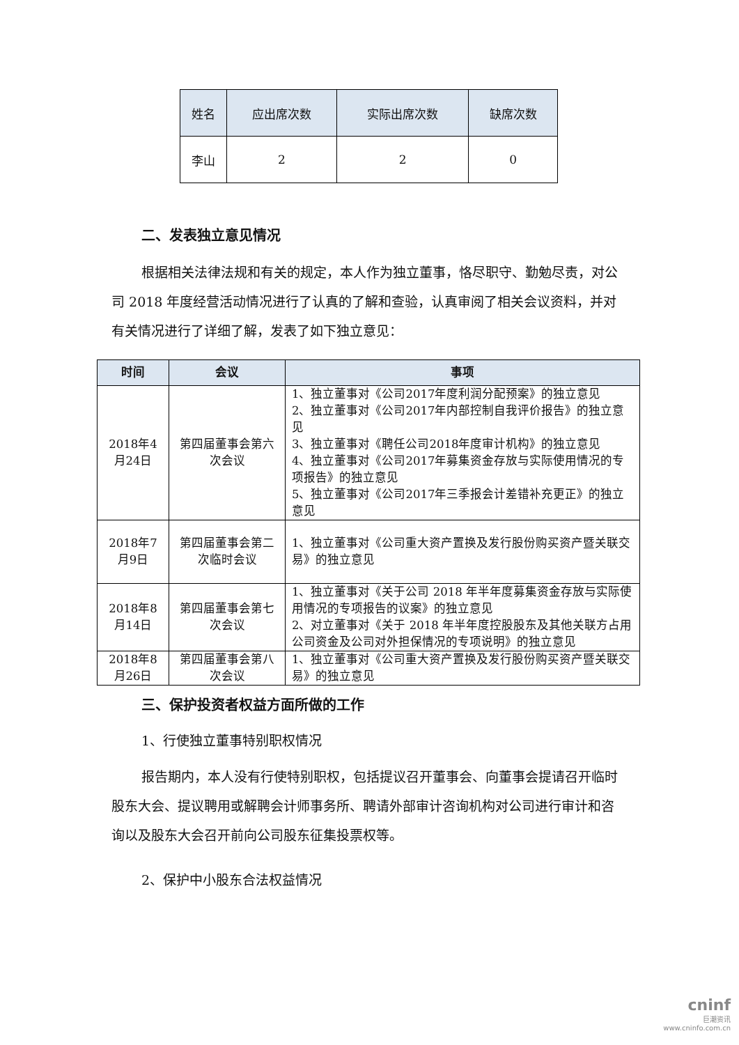| 姓名 | 应出席次数 | 实际出席次数 | 缺席次数 |
| --- | --- | --- | --- |
| 李山 | 2 | 2 | 0 |
二、发表独立意见情况
根据相关法律法规和有关的规定，本人作为独立董事，恪尽职守、勤勉尽责，对公司 2018 年度经营活动情况进行了认真的了解和查验，认真审阅了相关会议资料，并对有关情况进行了详细了解，发表了如下独立意见：
| 时间 | 会议 | 事项 |
| --- | --- | --- |
| 2018年4月24日 | 第四届董事会第六次会议 | 1、独立董事对《公司2017年度利润分配预案》的独立意见 2、独立董事对《公司2017年内部控制自我评价报告》的独立意见 3、独立董事对《聘任公司2018年度审计机构》的独立意见 4、独立董事对《公司2017年募集资金存放与实际使用情况的专项报告》的独立意见 5、独立董事对《公司2017年三季报会计差错补充更正》的独立意见 |
| 2018年7月9日 | 第四届董事会第二次临时会议 | 1、独立董事对《公司重大资产置换及发行股份购买资产暨关联交易》的独立意见 |
| 2018年8月14日 | 第四届董事会第七次会议 | 1、独立董事对《关于公司 2018 年半年度募集资金存放与实际使用情况的专项报告的议案》的独立意见 2、对立董事对《关于 2018 年半年度控股股东及其他关联方占用公司资金及公司对外担保情况的专项说明》的独立意见 |
| 2018年8月26日 | 第四届董事会第八次会议 | 1、独立董事对《公司重大资产置换及发行股份购买资产暨关联交易》的独立意见 |
三、保护投资者权益方面所做的工作
1、行使独立董事特别职权情况
报告期内，本人没有行使特别职权，包括提议召开董事会、向董事会提请召开临时股东大会、提议聘用或解聘会计师事务所、聘请外部审计咨询机构对公司进行审计和咨询以及股东大会召开前向公司股东征集投票权等。
2、保护中小股东合法权益情况
cninf
巨潮资讯
www.cninfo.com.cn